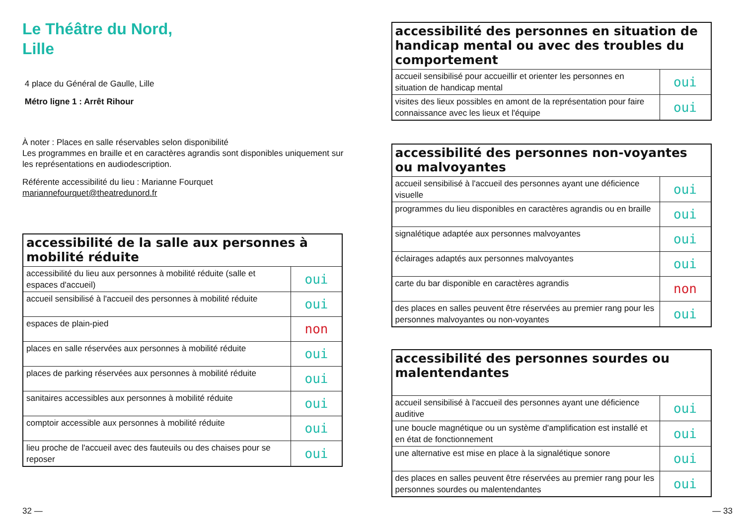Le Théâtre du Nord,
Lille
4 place du Général de Gaulle, Lille
Métro ligne 1 : Arrêt Rihour
À noter : Places en salle réservables selon disponibilité
Les programmes en braille et en caractères agrandis sont disponibles uniquement sur les représentations en audiodescription.
Référente accessibilité du lieu : Marianne Fourquet
mariannefourquet@theatredunord.fr
| accessibilité de la salle aux personnes à mobilité réduite | |
| --- | --- |
| accessibilité du lieu aux personnes à mobilité réduite (salle et espaces d'accueil) | oui |
| accueil sensibilisé à l'accueil des personnes à mobilité réduite | oui |
| espaces de plain-pied | non |
| places en salle réservées aux personnes à mobilité réduite | oui |
| places de parking réservées aux personnes à mobilité réduite | oui |
| sanitaires accessibles aux personnes à mobilité réduite | oui |
| comptoir accessible aux personnes à mobilité réduite | oui |
| lieu proche de l'accueil avec des fauteuils ou des chaises pour se reposer | oui |
32 —
| accessibilité des personnes en situation de handicap mental ou avec des troubles du comportement | |
| --- | --- |
| accueil sensibilisé pour accueillir et orienter les personnes en situation de handicap mental | oui |
| visites des lieux possibles en amont de la représentation pour faire connaissance avec les lieux et l'équipe | oui |
| accessibilité des personnes non-voyantes ou malvoyantes | |
| --- | --- |
| accueil sensibilisé à l'accueil des personnes ayant une déficience visuelle | oui |
| programmes du lieu disponibles en caractères agrandis ou en braille | oui |
| signalétique adaptée aux personnes malvoyantes | oui |
| éclairages adaptés aux personnes malvoyantes | oui |
| carte du bar disponible en caractères agrandis | non |
| des places en salles peuvent être réservées au premier rang pour les personnes malvoyantes ou non-voyantes | oui |
| accessibilité des personnes sourdes ou malentendantes | |
| --- | --- |
| accueil sensibilisé à l'accueil des personnes ayant une déficience auditive | oui |
| une boucle magnétique ou un système d'amplification est installé et en état de fonctionnement | oui |
| une alternative est mise en place à la signalétique sonore | oui |
| des places en salles peuvent être réservées au premier rang pour les personnes sourdes ou malentendantes | oui |
— 33